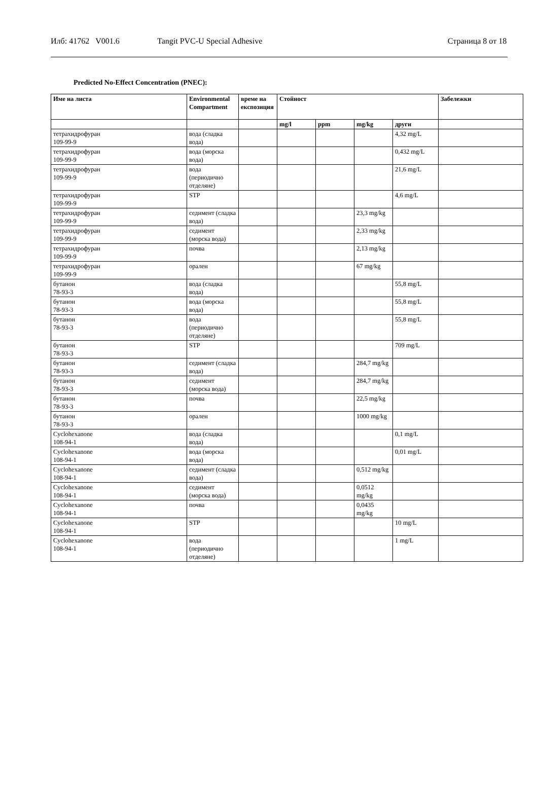Илб: 41762 V001.6 Tangit PVC-U Special Adhesive Страница 8 от 18
Predicted No-Effect Concentration (PNEC):
| Име на листа | Environmental Compartment | време на експозиция | Стойност | | | | Забележки |
| --- | --- | --- | --- | --- | --- | --- | --- |
| | | | mg/l | ppm | mg/kg | други | |
| тетрахидрофуран 109-99-9 | вода (сладка вода) | | | | | 4,32 mg/L | |
| тетрахидрофуран 109-99-9 | вода (морска вода) | | | | | 0,432 mg/L | |
| тетрахидрофуран 109-99-9 | вода (периодично отделяне) | | | | | 21,6 mg/L | |
| тетрахидрофуран 109-99-9 | STP | | | | | 4,6 mg/L | |
| тетрахидрофуран 109-99-9 | седимент (сладка вода) | | | | 23,3 mg/kg | | |
| тетрахидрофуран 109-99-9 | седимент (морска вода) | | | | 2,33 mg/kg | | |
| тетрахидрофуран 109-99-9 | почва | | | | 2,13 mg/kg | | |
| тетрахидрофуран 109-99-9 | орален | | | | 67 mg/kg | | |
| бутанон 78-93-3 | вода (сладка вода) | | | | | 55,8 mg/L | |
| бутанон 78-93-3 | вода (морска вода) | | | | | 55,8 mg/L | |
| бутанон 78-93-3 | вода (периодично отделяне) | | | | | 55,8 mg/L | |
| бутанон 78-93-3 | STP | | | | | 709 mg/L | |
| бутанон 78-93-3 | седимент (сладка вода) | | | | 284,7 mg/kg | | |
| бутанон 78-93-3 | седимент (морска вода) | | | | 284,7 mg/kg | | |
| бутанон 78-93-3 | почва | | | | 22,5 mg/kg | | |
| бутанон 78-93-3 | орален | | | | 1000 mg/kg | | |
| Cyclohexanone 108-94-1 | вода (сладка вода) | | | | | 0,1 mg/L | |
| Cyclohexanone 108-94-1 | вода (морска вода) | | | | | 0,01 mg/L | |
| Cyclohexanone 108-94-1 | седимент (сладка вода) | | | | 0,512 mg/kg | | |
| Cyclohexanone 108-94-1 | седимент (морска вода) | | | | 0,0512 mg/kg | | |
| Cyclohexanone 108-94-1 | почва | | | | 0,0435 mg/kg | | |
| Cyclohexanone 108-94-1 | STP | | | | | 10 mg/L | |
| Cyclohexanone 108-94-1 | вода (периодично отделяне) | | | | | 1 mg/L | |